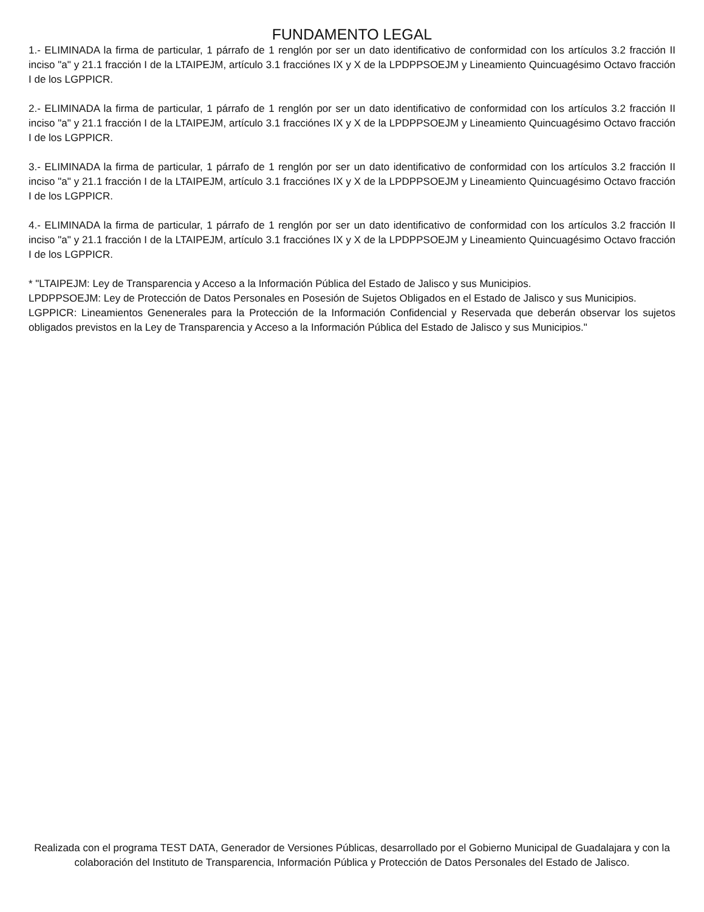FUNDAMENTO LEGAL
1.- ELIMINADA la firma de particular, 1 párrafo de 1 renglón por ser un dato identificativo de conformidad con los artículos 3.2 fracción II inciso "a" y 21.1 fracción I de la LTAIPEJM, artículo 3.1 fracciónes IX y X de la LPDPPSOEJM y Lineamiento Quincuagésimo Octavo fracción I de los LGPPICR.
2.- ELIMINADA la firma de particular, 1 párrafo de 1 renglón por ser un dato identificativo de conformidad con los artículos 3.2 fracción II inciso "a" y 21.1 fracción I de la LTAIPEJM, artículo 3.1 fracciónes IX y X de la LPDPPSOEJM y Lineamiento Quincuagésimo Octavo fracción I de los LGPPICR.
3.- ELIMINADA la firma de particular, 1 párrafo de 1 renglón por ser un dato identificativo de conformidad con los artículos 3.2 fracción II inciso "a" y 21.1 fracción I de la LTAIPEJM, artículo 3.1 fracciónes IX y X de la LPDPPSOEJM y Lineamiento Quincuagésimo Octavo fracción I de los LGPPICR.
4.- ELIMINADA la firma de particular, 1 párrafo de 1 renglón por ser un dato identificativo de conformidad con los artículos 3.2 fracción II inciso "a" y 21.1 fracción I de la LTAIPEJM, artículo 3.1 fracciónes IX y X de la LPDPPSOEJM y Lineamiento Quincuagésimo Octavo fracción I de los LGPPICR.
* "LTAIPEJM: Ley de Transparencia y Acceso a la Información Pública del Estado de Jalisco y sus Municipios.
LPDPPSOEJM: Ley de Protección de Datos Personales en Posesión de Sujetos Obligados en el Estado de Jalisco y sus Municipios.
LGPPICR: Lineamientos Genenerales para la Protección de la Información Confidencial y Reservada que deberán observar los sujetos obligados previstos en la Ley de Transparencia y Acceso a la Información Pública del Estado de Jalisco y sus Municipios."
Realizada con el programa TEST DATA, Generador de Versiones Públicas, desarrollado por el Gobierno Municipal de Guadalajara y con la colaboración del Instituto de Transparencia, Información Pública y Protección de Datos Personales del Estado de Jalisco.